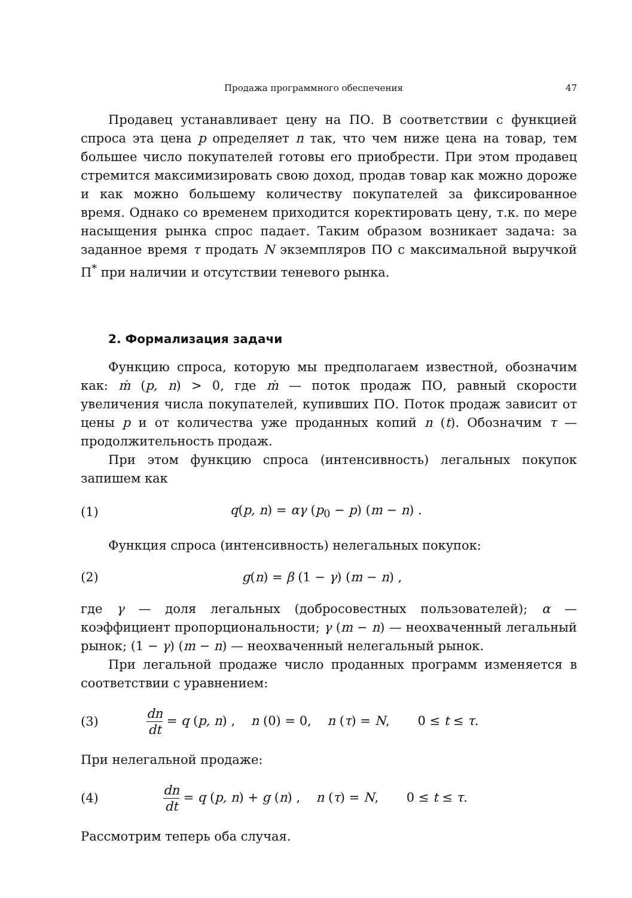Продажа программного обеспечения 47
Продавец устанавливает цену на ПО. В соответствии с функцией спроса эта цена p определяет n так, что чем ниже цена на товар, тем большее число покупателей готовы его приобрести. При этом продавец стремится максимизировать свою доход, продав товар как можно дороже и как можно большему количеству покупателей за фиксированное время. Однако со временем приходится коректировать цену, т.к. по мере насыщения рынка спрос падает. Таким образом возникает задача: за заданное время τ продать N экземпляров ПО с максимальной выручкой Π<sup>*</sup> при наличии и отсутствии теневого рынка.
2. Формализация задачи
Функцию спроса, которую мы предполагаем известной, обозначим как: ṁ (p, n) > 0, где ṁ — поток продаж ПО, равный скорости увеличения числа покупателей, купивших ПО. Поток продаж зависит от цены p и от количества уже проданных копий n (t). Обозначим τ — продолжительность продаж.
При этом функцию спроса (интенсивность) легальных покупок запишем как
(1) q(p, n) = αγ (p<sub>0</sub> − p) (m − n) .
Функция спроса (интенсивность) нелегальных покупок:
(2) g(n) = β (1 − γ) (m − n) ,
где γ — доля легальных (добросовестных пользователей); α — коэффициент пропорциональности; γ (m − n) — неохваченный легальный рынок; (1 − γ) (m − n) — неохваченный нелегальный рынок.
При легальной продаже число проданных программ изменяется в соответствии с уравнением:
(3) dn dt = q (p, n) , n (0) = 0, n (τ) = N, 0 ≤ t ≤ τ.
При нелегальной продаже:
(4) dn dt = q (p, n) + g (n) , n (τ) = N, 0 ≤ t ≤ τ.
Рассмотрим теперь оба случая.